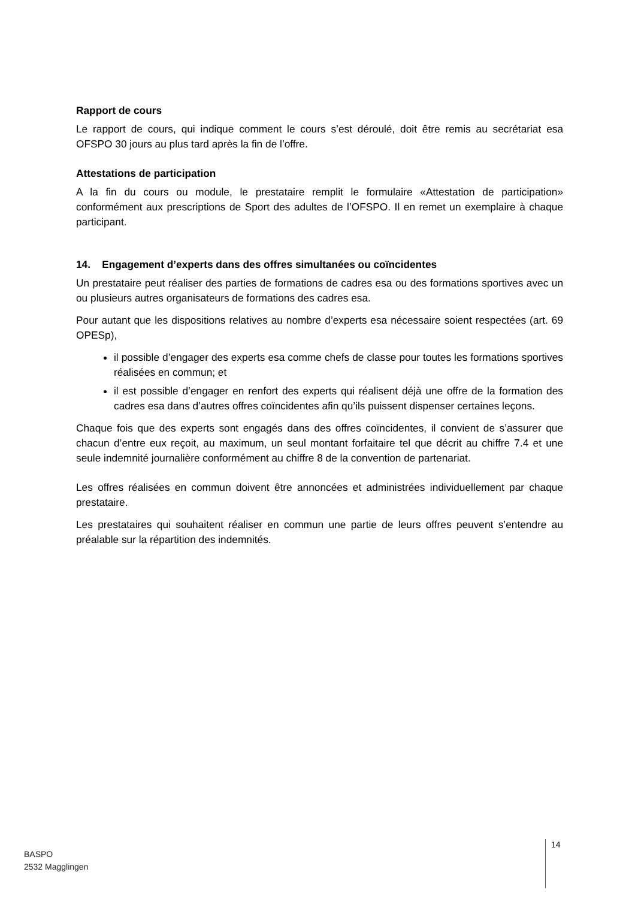Rapport de cours
Le rapport de cours, qui indique comment le cours s’est déroulé, doit être remis au secrétariat esa OFSPO 30 jours au plus tard après la fin de l’offre.
Attestations de participation
A la fin du cours ou module, le prestataire remplit le formulaire «Attestation de participation» conformément aux prescriptions de Sport des adultes de l’OFSPO. Il en remet un exemplaire à chaque participant.
14. Engagement d’experts dans des offres simultanées ou coïncidentes
Un prestataire peut réaliser des parties de formations de cadres esa ou des formations sportives avec un ou plusieurs autres organisateurs de formations des cadres esa.
Pour autant que les dispositions relatives au nombre d’experts esa nécessaire soient respectées (art. 69 OPESp),
il possible d’engager des experts esa comme chefs de classe pour toutes les formations sportives réalisées en commun; et
il est possible d’engager en renfort des experts qui réalisent déjà une offre de la formation des cadres esa dans d’autres offres coïncidentes afin qu’ils puissent dispenser certaines leçons.
Chaque fois que des experts sont engagés dans des offres coïncidentes, il convient de s’assurer que chacun d’entre eux reçoit, au maximum, un seul montant forfaitaire tel que décrit au chiffre 7.4 et une seule indemnité journalière conformément au chiffre 8 de la convention de partenariat.
Les offres réalisées en commun doivent être annoncées et administrées individuellement par chaque prestataire.
Les prestataires qui souhaitent réaliser en commun une partie de leurs offres peuvent s’entendre au préalable sur la répartition des indemnités.
BASPO
2532 Magglingen
14